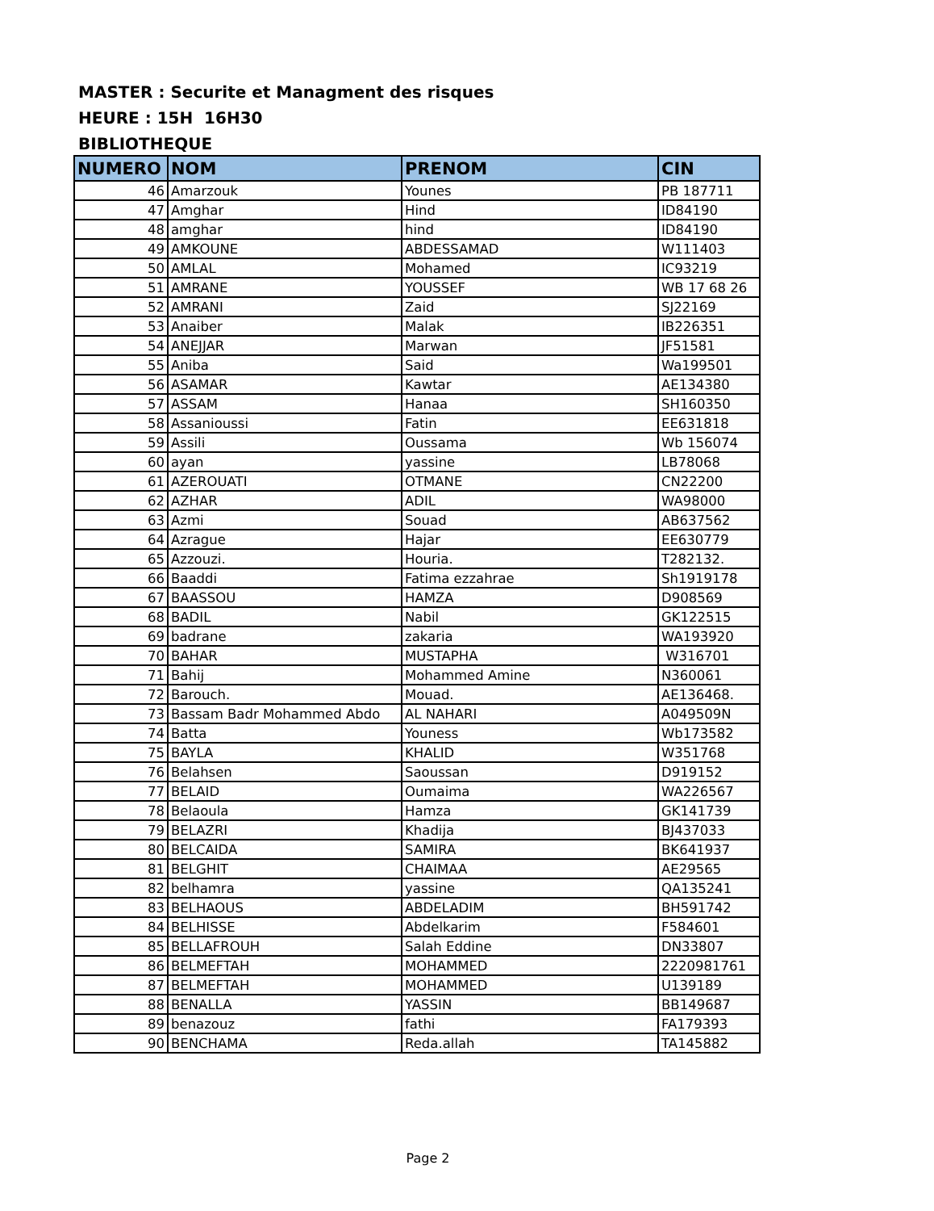MASTER : Securite et Managment des risques
HEURE : 15H 16H30
BIBLIOTHEQUE
| NUMERO | NOM | PRENOM | CIN |
| --- | --- | --- | --- |
| 46 | Amarzouk | Younes | PB 187711 |
| 47 | Amghar | Hind | ID84190 |
| 48 | amghar | hind | ID84190 |
| 49 | AMKOUNE | ABDESSAMAD | W111403 |
| 50 | AMLAL | Mohamed | IC93219 |
| 51 | AMRANE | YOUSSEF | WB 17 68 26 |
| 52 | AMRANI | Zaid | SJ22169 |
| 53 | Anaiber | Malak | IB226351 |
| 54 | ANEJJAR | Marwan | JF51581 |
| 55 | Aniba | Said | Wa199501 |
| 56 | ASAMAR | Kawtar | AE134380 |
| 57 | ASSAM | Hanaa | SH160350 |
| 58 | Assanioussi | Fatin | EE631818 |
| 59 | Assili | Oussama | Wb 156074 |
| 60 | ayan | yassine | LB78068 |
| 61 | AZEROUATI | OTMANE | CN22200 |
| 62 | AZHAR | ADIL | WA98000 |
| 63 | Azmi | Souad | AB637562 |
| 64 | Azrague | Hajar | EE630779 |
| 65 | Azzouzi. | Houria. | T282132. |
| 66 | Baaddi | Fatima ezzahrae | Sh1919178 |
| 67 | BAASSOU | HAMZA | D908569 |
| 68 | BADIL | Nabil | GK122515 |
| 69 | badrane | zakaria | WA193920 |
| 70 | BAHAR | MUSTAPHA | W316701 |
| 71 | Bahij | Mohammed Amine | N360061 |
| 72 | Barouch. | Mouad. | AE136468. |
| 73 | Bassam Badr Mohammed Abdo | AL NAHARI | A049509N |
| 74 | Batta | Youness | Wb173582 |
| 75 | BAYLA | KHALID | W351768 |
| 76 | Belahsen | Saoussan | D919152 |
| 77 | BELAID | Oumaima | WA226567 |
| 78 | Belaoula | Hamza | GK141739 |
| 79 | BELAZRI | Khadija | BJ437033 |
| 80 | BELCAIDA | SAMIRA | BK641937 |
| 81 | BELGHIT | CHAIMAA | AE29565 |
| 82 | belhamra | yassine | QA135241 |
| 83 | BELHAOUS | ABDELADIM | BH591742 |
| 84 | BELHISSE | Abdelkarim | F584601 |
| 85 | BELLAFROUH | Salah Eddine | DN33807 |
| 86 | BELMEFTAH | MOHAMMED | 2220981761 |
| 87 | BELMEFTAH | MOHAMMED | U139189 |
| 88 | BENALLA | YASSIN | BB149687 |
| 89 | benazouz | fathi | FA179393 |
| 90 | BENCHAMA | Reda.allah | TA145882 |
Page 2